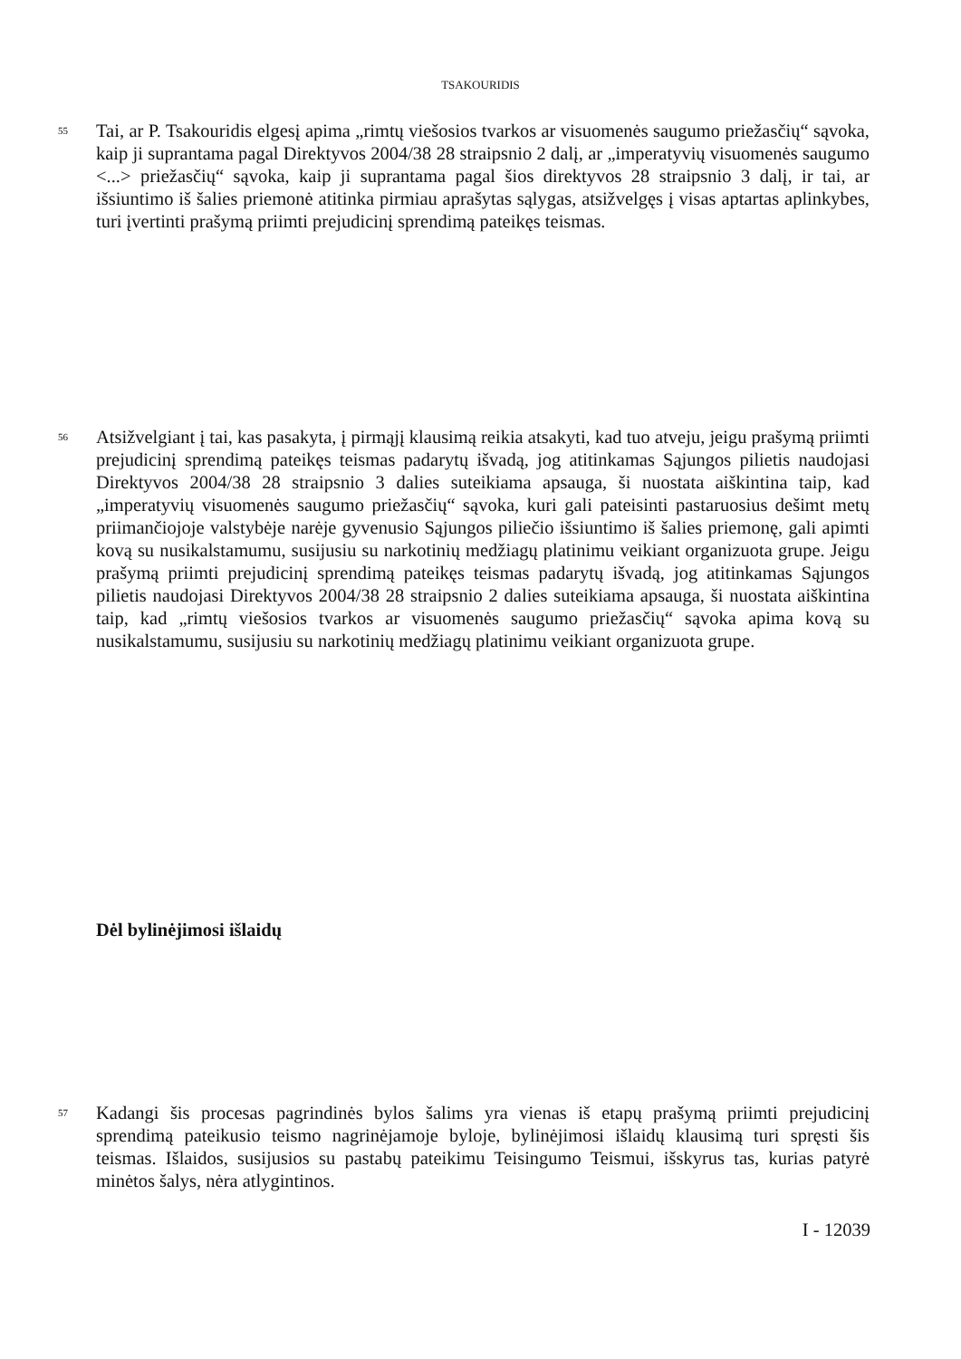TSAKOURIDIS
55
Tai, ar P. Tsakouridis elgesį apima „rimtų viešosios tvarkos ar visuomenės saugumo priežasčių“ sąvoka, kaip ji suprantama pagal Direktyvos 2004/38 28 straipsnio 2 dalį, ar „imperatyvių visuomenės saugumo <...> priežasčių“ sąvoka, kaip ji suprantama pagal šios direktyvos 28 straipsnio 3 dalį, ir tai, ar išsiuntimo iš šalies priemonė atitinka pirmiau aprašytas sąlygas, atsižvelgęs į visas aptartas aplinkybes, turi įvertinti prašymą priimti prejudicinį sprendimą pateikęs teismas.
56
Atsižvelgiant į tai, kas pasakyta, į pirmąjį klausimą reikia atsakyti, kad tuo atveju, jeigu prašymą priimti prejudicinį sprendimą pateikęs teismas padarytų išvadą, jog atitinkamas Sąjungos pilietis naudojasi Direktyvos 2004/38 28 straipsnio 3 dalies suteikiama apsauga, ši nuostata aiškintina taip, kad „imperatyvių visuomenės saugumo priežasčių“ sąvoka, kuri gali pateisinti pastaruosius dešimt metų priimančiojoje valstybėje narėje gyvenusio Sąjungos piliečio išsiuntimo iš šalies priemonę, gali apimti kovą su nusikalstamumu, susijusiu su narkotinių medžiagų platinimu veikiant organizuota grupe. Jeigu prašymą priimti prejudicinį sprendimą pateikęs teismas padarytų išvadą, jog atitinkamas Sąjungos pilietis naudojasi Direktyvos 2004/38 28 straipsnio 2 dalies suteikiama apsauga, ši nuostata aiškintina taip, kad „rimtų viešosios tvarkos ar visuomenės saugumo priežasčių“ sąvoka apima kovą su nusikalstamumu, susijusiu su narkotinių medžiagų platinimu veikiant organizuota grupe.
Dėl bylinėjimosi išlaidų
57
Kadangi šis procesas pagrindinės bylos šalims yra vienas iš etapų prašymą priimti prejudicinį sprendimą pateikusio teismo nagrinėjamoje byloje, bylinėjimosi išlaidų klausimą turi spręsti šis teismas. Išlaidos, susijusios su pastabų pateikimu Teisingumo Teismui, išskyrus tas, kurias patyrė minėtos šalys, nėra atlygintinos.
I - 12039